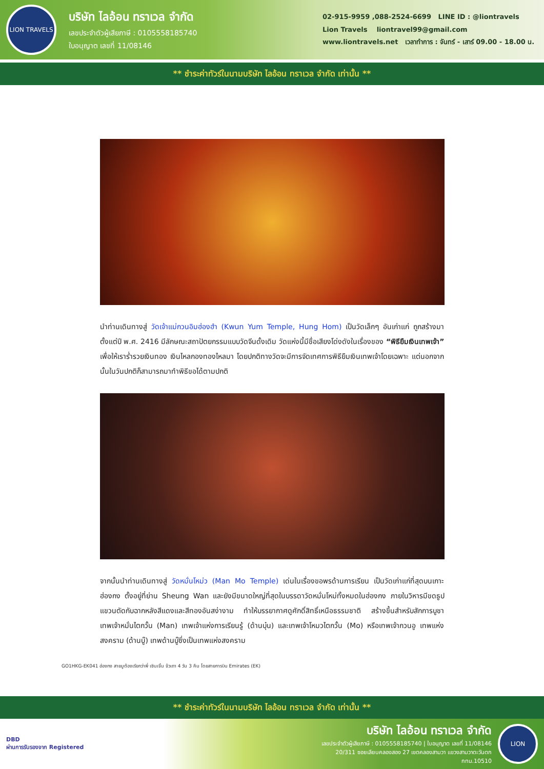LION TRAVELS
บริษัท ไลอ้อน ทราเวล จำกัด
เลขประจำตัวผู้เสียภาษี : 0105558185740
ใบอนุญาต เลขที่ 11/08146
02-915-9959 ,088-2524-6699 LINE ID : @liontravels
Lion Travels liontravel99@gmail.com
www.liontravels.net เวลาทำการ : จันทร์ - เสาร์ 09.00 - 18.00 น.
** ชำระค่าทัวร์ในนามบริษัท ไลอ้อน ทราเวล จำกัด เท่านั้น **
นำท่านเดินทางสู่ วัดเจ้าแม่กวนอิมฮ่องฮำ (Kwun Yum Temple, Hung Hom) เป็นวัดเล็กๆ อันเก่าแก่ ถูกสร้างมาตั้งแต่ปี พ.ศ. 2416 มีลักษณะสถาปัตยกรรมแบบวัดจีนดั้งเดิม วัดแห่งนี้มีชื่อเสียงโด่งดังในเรื่องของ “พิธียืมเงินเทพเจ้า” เพื่อให้เราร่ำรวยเงินทอง เงินไหลกองทองไหลมา โดยปกติทางวัดจะมีการจัดเทศการพิธียืมเงินเทพเจ้าโดยเฉพาะ แต่นอกจากนั้นในวันปกติก็สามารถมาทำพิธีขอได้ตามปกติ
จากนั้นนำท่านเดินทางสู่ วัดหมั่นโหม่ว (Man Mo Temple) เด่นในเรื่องขอพรด้านการเรียน เป็นวัดเก่าแก่ที่สุดบนเกาะฮ่องกง ตั้งอยู่ที่ย่าน Sheung Wan และยังมีขนาดใหญ่ที่สุดในบรรดาวัดหมั่นโหม่ทั้งหมดในฮ่องกง ภายในวิหารมีขดธูปแขวนตัดกับฉากหลังสีแดงและสีทองอันสง่างาม ทำให้บรรยากาศดูศักดิ์สิทธิ์เหนือธรรมชาติ สร้างขึ้นสำหรับสักการบูชาเทพเจ้าหมั่นไตกวั้น (Man) เทพเจ้าแห่งการเรียนรู้ (ด้านบุ๋น) และเทพเจ้าโหมวไตกวั้น (Mo) หรือเทพเจ้ากวนอู เทพแห่งสงคราม (ด้านบู๊) เทพด้านบู๊ซึ่งเป็นเทพแห่งสงคราม
GO1HKG-EK041 ฮ่องกง สายมูต้องเรียกว่าพี่ เซินเจิ้น จ้วเถา 4 วัน 3 คืน โดยสายการบิน Emirates (EK)
** ชำระค่าทัวร์ในนามบริษัท ไลอ้อน ทราเวล จำกัด เท่านั้น **
DBD
ผ่านการรับรองจาก Registered
บริษัท ไลอ้อน ทราเวล จำกัด
เลขประจำตัวผู้เสียภาษี : 0105558185740 | ใบอนุญาต เลขที่ 11/08146
20/311 ซอยเลียบคลองสอง 27 เขตคลองสามวา แขวงสามวาตะวันตก กทม.10510
LION